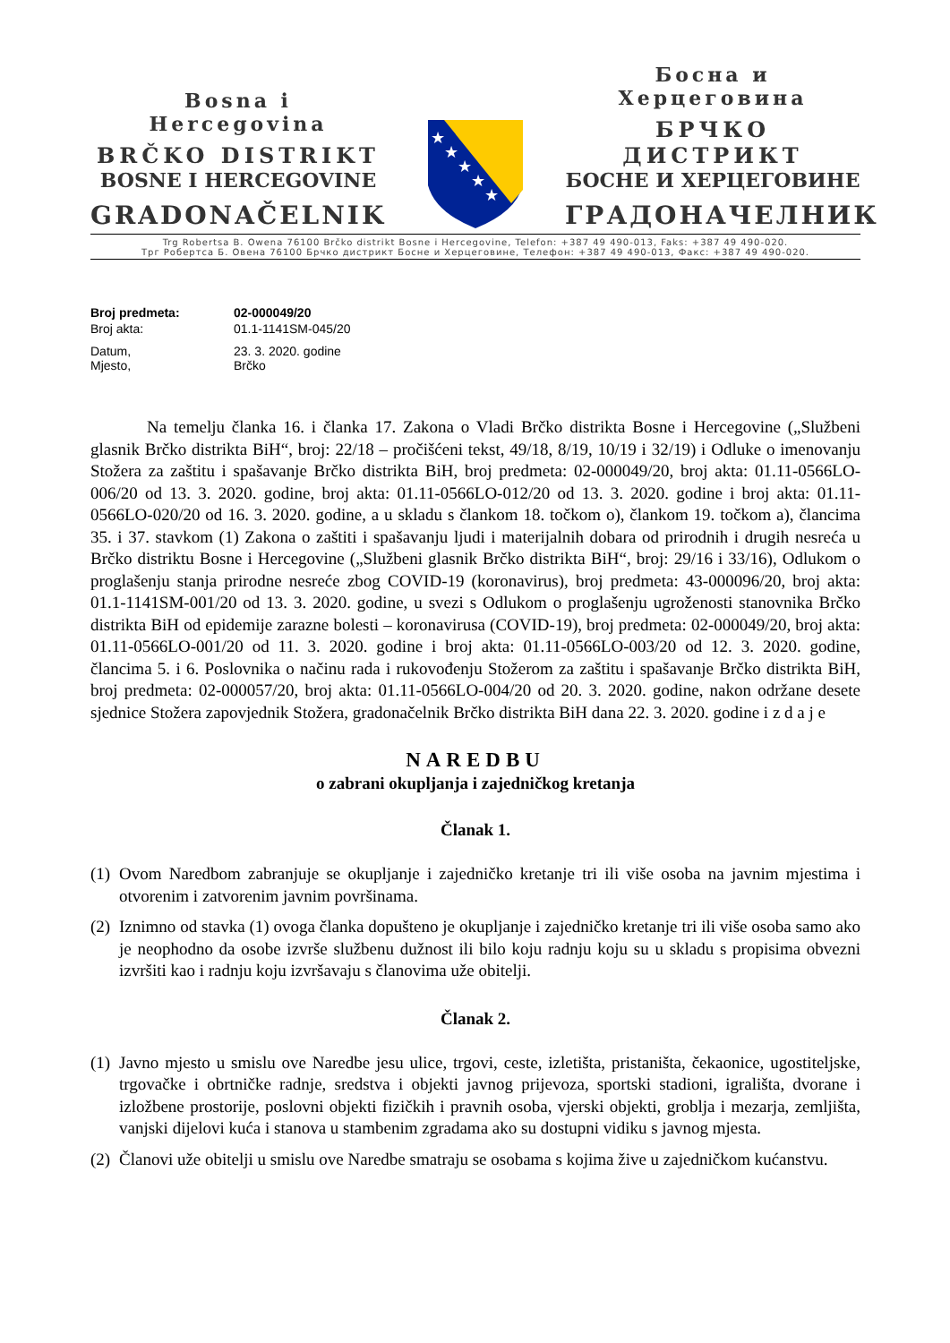Bosna i Hercegovina
BRČKO DISTRIKT
BOSNE I HERCEGOVINE
GRADONAČELNIK
★
★
★
★
★
Босна и Херцеговина
БРЧКО ДИСТРИКТ
БОСНЕ И ХЕРЦЕГОВИНЕ
ГРАДОНАЧЕЛНИК
Trg Robertsa B. Owena 76100 Brčko distrikt Bosne i Hercegovine, Telefon: +387 49 490-013, Faks: +387 49 490-020.
Трг Робертса Б. Овена 76100 Брчко дистрикт Босне и Херцеговине, Телефон: +387 49 490-013, Факс: +387 49 490-020.
| Broj predmeta: | 02-000049/20 |
| Broj akta: | 01.1-1141SM-045/20 |
| Datum, Mjesto, | 23. 3. 2020. godine Brčko |
Na temelju članka 16. i članka 17. Zakona o Vladi Brčko distrikta Bosne i Hercegovine („Službeni glasnik Brčko distrikta BiH“, broj: 22/18 – pročišćeni tekst, 49/18, 8/19, 10/19 i 32/19) i Odluke o imenovanju Stožera za zaštitu i spašavanje Brčko distrikta BiH, broj predmeta: 02-000049/20, broj akta: 01.11-0566LO-006/20 od 13. 3. 2020. godine, broj akta: 01.11-0566LO-012/20 od 13. 3. 2020. godine i broj akta: 01.11-0566LO-020/20 od 16. 3. 2020. godine, a u skladu s člankom 18. točkom o), člankom 19. točkom a), člancima 35. i 37. stavkom (1) Zakona o zaštiti i spašavanju ljudi i materijalnih dobara od prirodnih i drugih nesreća u Brčko distriktu Bosne i Hercegovine („Službeni glasnik Brčko distrikta BiH“, broj: 29/16 i 33/16), Odlukom o proglašenju stanja prirodne nesreće zbog COVID-19 (koronavirus), broj predmeta: 43-000096/20, broj akta: 01.1-1141SM-001/20 od 13. 3. 2020. godine, u svezi s Odlukom o proglašenju ugroženosti stanovnika Brčko distrikta BiH od epidemije zarazne bolesti – koronavirusa (COVID-19), broj predmeta: 02-000049/20, broj akta: 01.11-0566LO-001/20 od 11. 3. 2020. godine i broj akta: 01.11-0566LO-003/20 od 12. 3. 2020. godine, člancima 5. i 6. Poslovnika o načinu rada i rukovođenju Stožerom za zaštitu i spašavanje Brčko distrikta BiH, broj predmeta: 02-000057/20, broj akta: 01.11-0566LO-004/20 od 20. 3. 2020. godine, nakon održane desete sjednice Stožera zapovjednik Stožera, gradonačelnik Brčko distrikta BiH dana 22. 3. 2020. godine i z d a j e
NAREDBU
o zabrani okupljanja i zajedničkog kretanja
Članak 1.
(1) Ovom Naredbom zabranjuje se okupljanje i zajedničko kretanje tri ili više osoba na javnim mjestima i otvorenim i zatvorenim javnim površinama.
(2) Iznimno od stavka (1) ovoga članka dopušteno je okupljanje i zajedničko kretanje tri ili više osoba samo ako je neophodno da osobe izvrše službenu dužnost ili bilo koju radnju koju su u skladu s propisima obvezni izvršiti kao i radnju koju izvršavaju s članovima uže obitelji.
Članak 2.
(1) Javno mjesto u smislu ove Naredbe jesu ulice, trgovi, ceste, izletišta, pristaništa, čekaonice, ugostiteljske, trgovačke i obrtničke radnje, sredstva i objekti javnog prijevoza, sportski stadioni, igrališta, dvorane i izložbene prostorije, poslovni objekti fizičkih i pravnih osoba, vjerski objekti, groblja i mezarja, zemljišta, vanjski dijelovi kuća i stanova u stambenim zgradama ako su dostupni vidiku s javnog mjesta.
(2) Članovi uže obitelji u smislu ove Naredbe smatraju se osobama s kojima žive u zajedničkom kućanstvu.